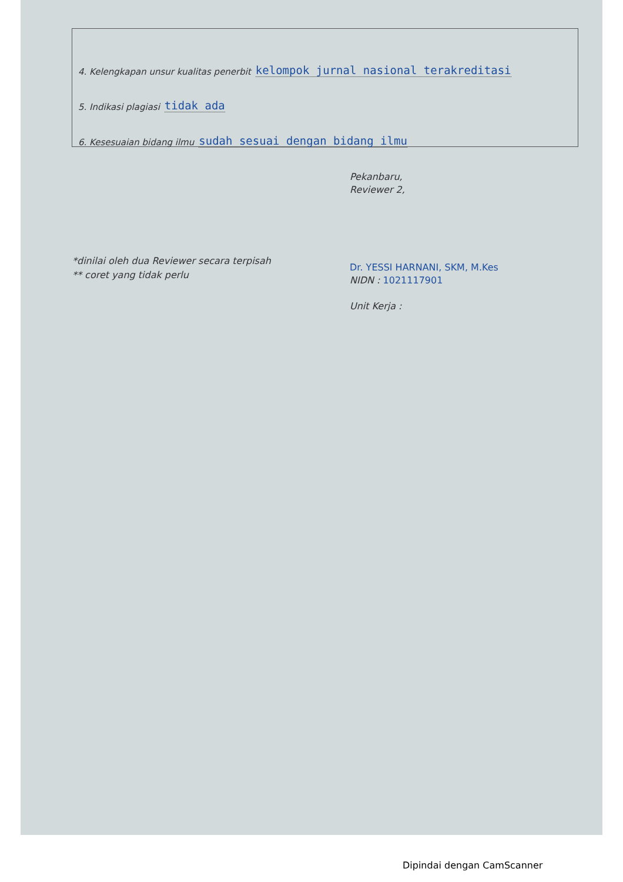4. Kelengkapan unsur kualitas penerbit kelompok jurnal nasional terakreditasi
5. Indikasi plagiasi tidak ada
6. Kesesuaian bidang ilmu sudah sesuai dengan bidang ilmu
Pekanbaru,
Reviewer 2,
Dr. YESSI HARNANI, SKM, M.Kes
NIDN : 1021117901
Unit Kerja :
*dinilai oleh dua Reviewer secara terpisah
** coret yang tidak perlu
Dipindai dengan CamScanner